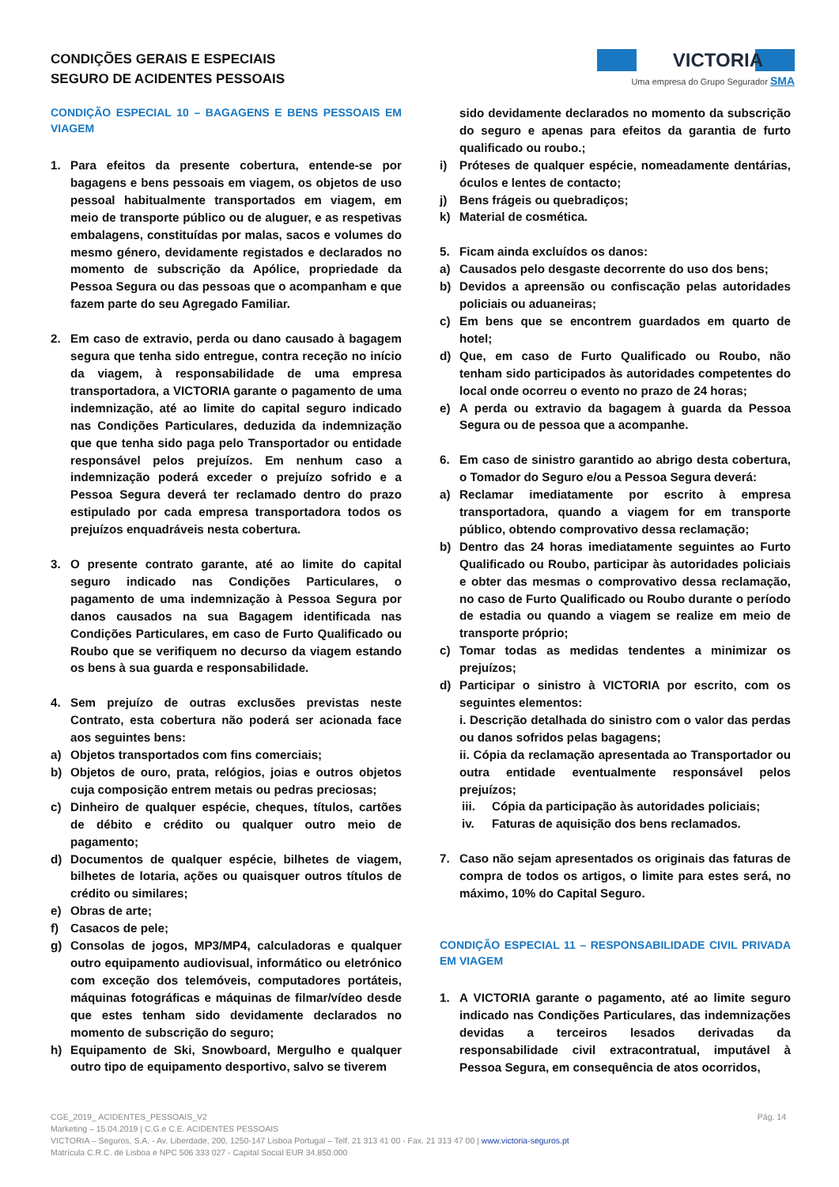CONDIÇÕES GERAIS E ESPECIAIS
SEGURO DE ACIDENTES PESSOAIS
VICTORIA
Uma empresa do Grupo Segurador SMA
CONDIÇÃO ESPECIAL 10 – BAGAGENS E BENS PESSOAIS EM VIAGEM
1. Para efeitos da presente cobertura, entende-se por bagagens e bens pessoais em viagem, os objetos de uso pessoal habitualmente transportados em viagem, em meio de transporte público ou de aluguer, e as respetivas embalagens, constituídas por malas, sacos e volumes do mesmo género, devidamente registados e declarados no momento de subscrição da Apólice, propriedade da Pessoa Segura ou das pessoas que o acompanham e que fazem parte do seu Agregado Familiar.
2. Em caso de extravio, perda ou dano causado à bagagem segura que tenha sido entregue, contra receção no início da viagem, à responsabilidade de uma empresa transportadora, a VICTORIA garante o pagamento de uma indemnização, até ao limite do capital seguro indicado nas Condições Particulares, deduzida da indemnização que que tenha sido paga pelo Transportador ou entidade responsável pelos prejuízos. Em nenhum caso a indemnização poderá exceder o prejuízo sofrido e a Pessoa Segura deverá ter reclamado dentro do prazo estipulado por cada empresa transportadora todos os prejuízos enquadráveis nesta cobertura.
3. O presente contrato garante, até ao limite do capital seguro indicado nas Condições Particulares, o pagamento de uma indemnização à Pessoa Segura por danos causados na sua Bagagem identificada nas Condições Particulares, em caso de Furto Qualificado ou Roubo que se verifiquem no decurso da viagem estando os bens à sua guarda e responsabilidade.
4. Sem prejuízo de outras exclusões previstas neste Contrato, esta cobertura não poderá ser acionada face aos seguintes bens:
a) Objetos transportados com fins comerciais;
b) Objetos de ouro, prata, relógios, joias e outros objetos cuja composição entrem metais ou pedras preciosas;
c) Dinheiro de qualquer espécie, cheques, títulos, cartões de débito e crédito ou qualquer outro meio de pagamento;
d) Documentos de qualquer espécie, bilhetes de viagem, bilhetes de lotaria, ações ou quaisquer outros títulos de crédito ou similares;
e) Obras de arte;
f) Casacos de pele;
g) Consolas de jogos, MP3/MP4, calculadoras e qualquer outro equipamento audiovisual, informático ou eletrónico com exceção dos telemóveis, computadores portáteis, máquinas fotográficas e máquinas de filmar/vídeo desde que estes tenham sido devidamente declarados no momento de subscrição do seguro;
h) Equipamento de Ski, Snowboard, Mergulho e qualquer outro tipo de equipamento desportivo, salvo se tiverem
sido devidamente declarados no momento da subscrição do seguro e apenas para efeitos da garantia de furto qualificado ou roubo.;
i) Próteses de qualquer espécie, nomeadamente dentárias, óculos e lentes de contacto;
j) Bens frágeis ou quebradiços;
k) Material de cosmética.
5. Ficam ainda excluídos os danos:
a) Causados pelo desgaste decorrente do uso dos bens;
b) Devidos a apreensão ou confiscação pelas autoridades policiais ou aduaneiras;
c) Em bens que se encontrem guardados em quarto de hotel;
d) Que, em caso de Furto Qualificado ou Roubo, não tenham sido participados às autoridades competentes do local onde ocorreu o evento no prazo de 24 horas;
e) A perda ou extravio da bagagem à guarda da Pessoa Segura ou de pessoa que a acompanhe.
6. Em caso de sinistro garantido ao abrigo desta cobertura, o Tomador do Seguro e/ou a Pessoa Segura deverá:
a) Reclamar imediatamente por escrito à empresa transportadora, quando a viagem for em transporte público, obtendo comprovativo dessa reclamação;
b) Dentro das 24 horas imediatamente seguintes ao Furto Qualificado ou Roubo, participar às autoridades policiais e obter das mesmas o comprovativo dessa reclamação, no caso de Furto Qualificado ou Roubo durante o período de estadia ou quando a viagem se realize em meio de transporte próprio;
c) Tomar todas as medidas tendentes a minimizar os prejuízos;
d) Participar o sinistro à VICTORIA por escrito, com os seguintes elementos:
i. Descrição detalhada do sinistro com o valor das perdas ou danos sofridos pelas bagagens;
ii. Cópia da reclamação apresentada ao Transportador ou outra entidade eventualmente responsável pelos prejuízos;
iii. Cópia da participação às autoridades policiais;
iv. Faturas de aquisição dos bens reclamados.
7. Caso não sejam apresentados os originais das faturas de compra de todos os artigos, o limite para estes será, no máximo, 10% do Capital Seguro.
CONDIÇÃO ESPECIAL 11 – RESPONSABILIDADE CIVIL PRIVADA EM VIAGEM
1. A VICTORIA garante o pagamento, até ao limite seguro indicado nas Condições Particulares, das indemnizações devidas a terceiros lesados derivadas da responsabilidade civil extracontratual, imputável à Pessoa Segura, em consequência de atos ocorridos,
Pág. 14 CGE_2019_ ACIDENTES_PESSOAIS_V2
Marketing – 15.04.2019 | C.G.e C.E. ACIDENTES PESSOAIS
VICTORIA – Seguros, S.A. - Av. Liberdade, 200, 1250-147 Lisboa Portugal – Telf. 21 313 41 00 - Fax. 21 313 47 00 | www.victoria-seguros.pt
Matrícula C.R.C. de Lisboa e NPC 506 333 027 - Capital Social EUR 34.850.000